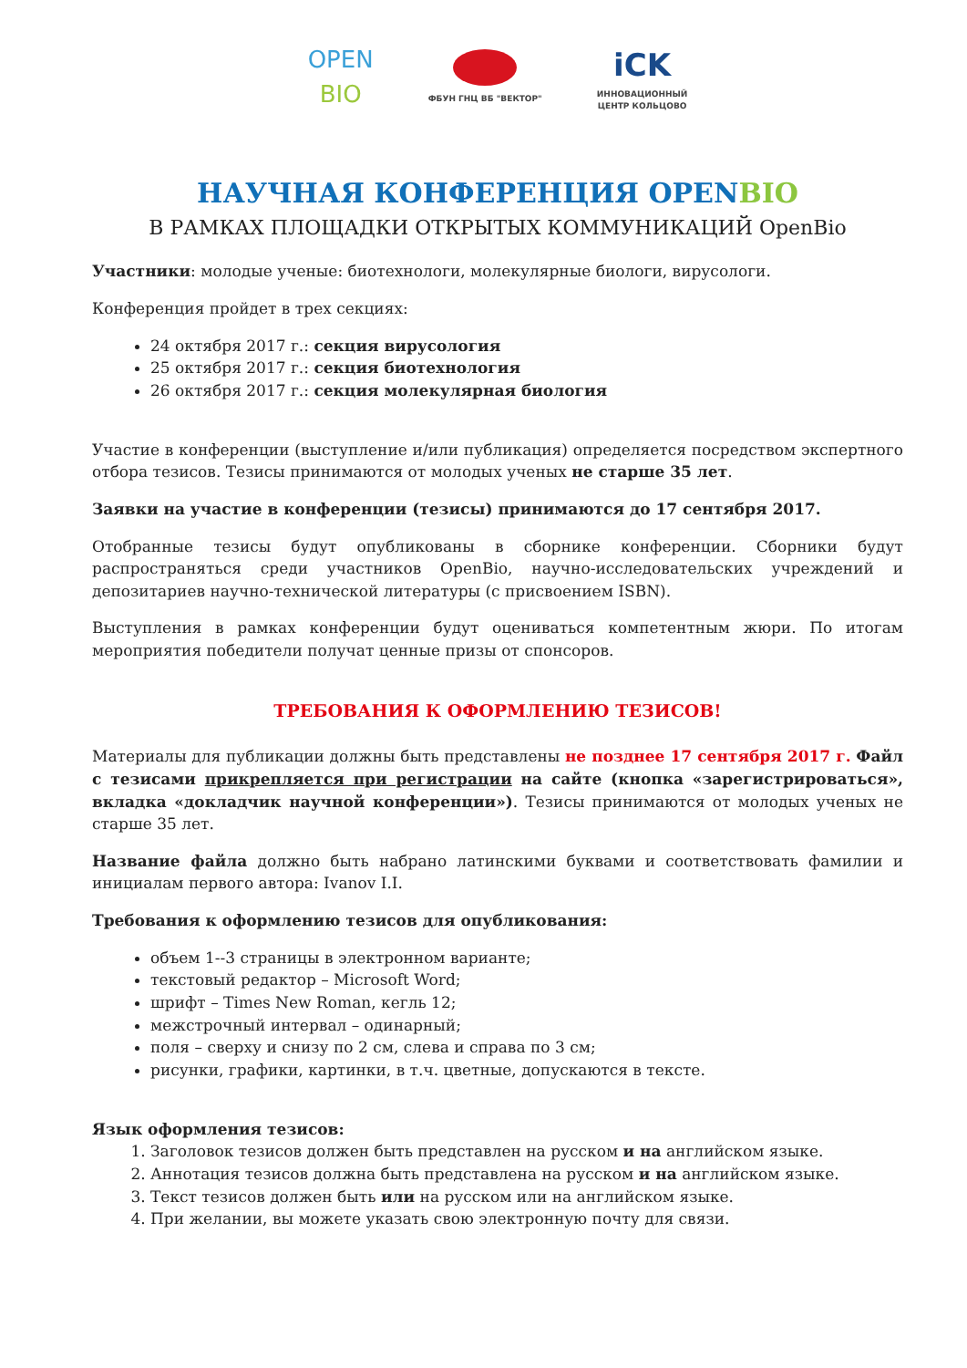OPEN
BIO
ФБУН ГНЦ ВБ "ВЕКТОР"
iCK
ИННОВАЦИОННЫЙ
ЦЕНТР КОЛЬЦОВО
НАУЧНАЯ КОНФЕРЕНЦИЯ OPENBIO
В РАМКАХ ПЛОЩАДКИ ОТКРЫТЫХ КОММУНИКАЦИЙ OpenBio
Участники: молодые ученые: биотехнологи, молекулярные биологи, вирусологи.
Конференция пройдет в трех секциях:
24 октября 2017 г.: секция вирусология
25 октября 2017 г.: секция биотехнология
26 октября 2017 г.: секция молекулярная биология
Участие в конференции (выступление и/или публикация) определяется посредством экспертного отбора тезисов. Тезисы принимаются от молодых ученых не старше 35 лет.
Заявки на участие в конференции (тезисы) принимаются до 17 сентября 2017.
Отобранные тезисы будут опубликованы в сборнике конференции. Сборники будут распространяться среди участников OpenBio, научно-исследовательских учреждений и депозитариев научно-технической литературы (с присвоением ISBN).
Выступления в рамках конференции будут оцениваться компетентным жюри. По итогам мероприятия победители получат ценные призы от спонсоров.
ТРЕБОВАНИЯ К ОФОРМЛЕНИЮ ТЕЗИСОВ!
Материалы для публикации должны быть представлены не позднее 17 сентября 2017 г. Файл с тезисами прикрепляется при регистрации на сайте (кнопка «зарегистрироваться», вкладка «докладчик научной конференции»). Тезисы принимаются от молодых ученых не старше 35 лет.
Название файла должно быть набрано латинскими буквами и соответствовать фамилии и инициалам первого автора: Ivanov I.I.
Требования к оформлению тезисов для опубликования:
объем 1--3 страницы в электронном варианте;
текстовый редактор – Microsoft Word;
шрифт – Times New Roman, кегль 12;
межстрочный интервал – одинарный;
поля – сверху и снизу по 2 см, слева и справа по 3 см;
рисунки, графики, картинки, в т.ч. цветные, допускаются в тексте.
Язык оформления тезисов:
1. Заголовок тезисов должен быть представлен на русском и на английском языке.
2. Аннотация тезисов должна быть представлена на русском и на английском языке.
3. Текст тезисов должен быть или на русском или на английском языке.
4. При желании, вы можете указать свою электронную почту для связи.